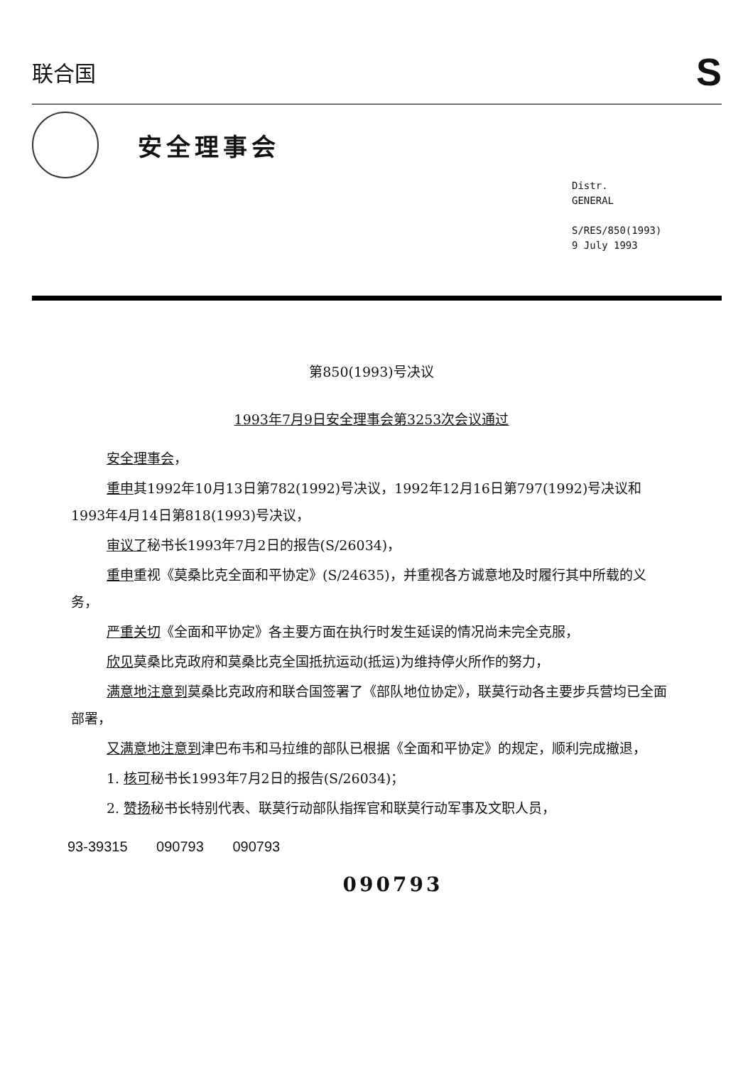联合国
S
安全理事会
Distr.
GENERAL
S/RES/850(1993)
9 July 1993
第850(1993)号决议
1993年7月9日安全理事会第3253次会议通过
安全理事会，
重申其1992年10月13日第782(1992)号决议，1992年12月16日第797(1992)号决议和1993年4月14日第818(1993)号决议，
审议了秘书长1993年7月2日的报告(S/26034)，
重申重视《莫桑比克全面和平协定》(S/24635)，并重视各方诚意地及时履行其中所载的义务，
严重关切《全面和平协定》各主要方面在执行时发生延误的情况尚未完全克服，
欣见莫桑比克政府和莫桑比克全国抵抗运动(抵运)为维持停火所作的努力，
满意地注意到莫桑比克政府和联合国签署了《部队地位协定》，联莫行动各主要步兵营均已全面部署，
又满意地注意到津巴布韦和马拉维的部队已根据《全面和平协定》的规定，顺利完成撤退，
1. 核可秘书长1993年7月2日的报告(S/26034)；
2. 赞扬秘书长特别代表、联莫行动部队指挥官和联莫行动军事及文职人员，
93-39315 090793 090793
090793